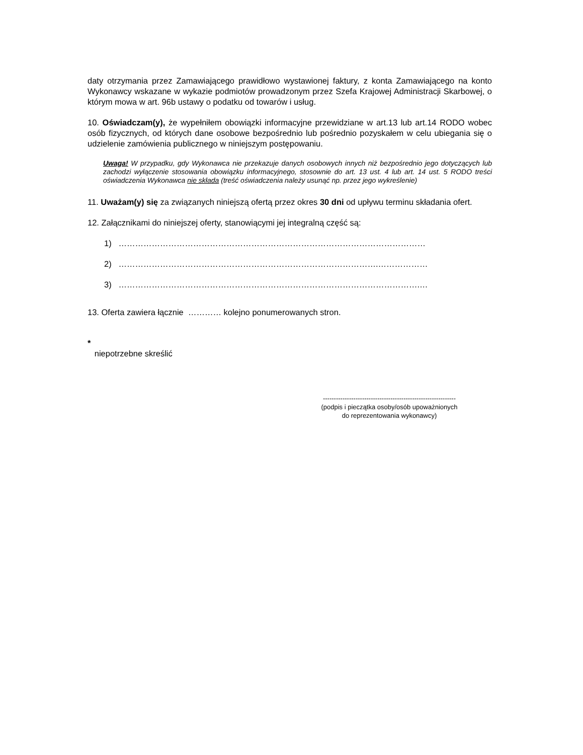daty otrzymania przez Zamawiającego prawidłowo wystawionej faktury, z konta Zamawiającego na konto Wykonawcy wskazane w wykazie podmiotów prowadzonym przez Szefa Krajowej Administracji Skarbowej, o którym mowa w art. 96b ustawy o podatku od towarów i usług.
10. Oświadczam(y), że wypełniłem obowiązki informacyjne przewidziane w art.13 lub art.14 RODO wobec osób fizycznych, od których dane osobowe bezpośrednio lub pośrednio pozyskałem w celu ubiegania się o udzielenie zamówienia publicznego w niniejszym postępowaniu.
Uwaga! W przypadku, gdy Wykonawca nie przekazuje danych osobowych innych niż bezpośrednio jego dotyczących lub zachodzi wyłączenie stosowania obowiązku informacyjnego, stosownie do art. 13 ust. 4 lub art. 14 ust. 5 RODO treści oświadczenia Wykonawca nie składa (treść oświadczenia należy usunąć np. przez jego wykreślenie)
11. Uważam(y) się za związanych niniejszą ofertą przez okres 30 dni od upływu terminu składania ofert.
12. Załącznikami do niniejszej oferty, stanowiącymi jej integralną część są:
1) …………………………………………………………………………………………………
2) ………………………………………………………………………………….………………
3) ……………………………………………………………………………………………….…
13. Oferta zawiera łącznie ………… kolejno ponumerowanych stron.
*
niepotrzebne skreślić
-------------------------------------------------------------
(podpis i pieczątka osoby/osób upoważnionych
do reprezentowania wykonawcy)